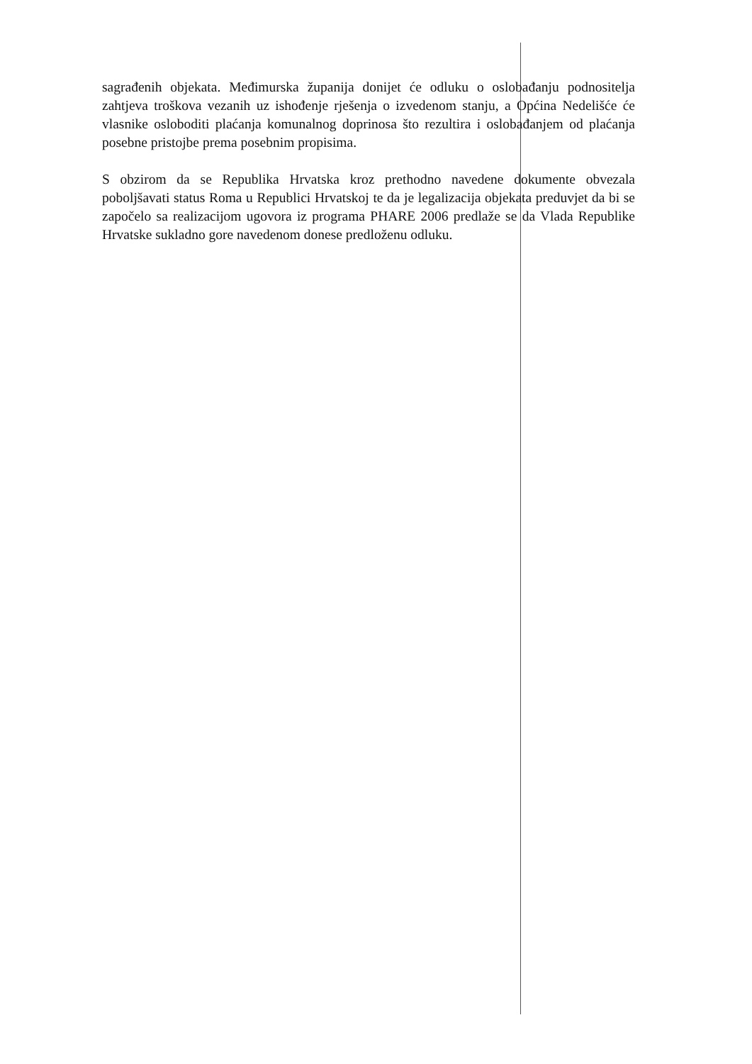sagrađenih objekata. Međimurska županija donijet će odluku o oslobađanju podnositelja zahtjeva troškova vezanih uz ishođenje rješenja o izvedenom stanju, a Općina Nedelišće će vlasnike osloboditi plaćanja komunalnog doprinosa što rezultira i oslobađanjem od plaćanja posebne pristojbe prema posebnim propisima.
S obzirom da se Republika Hrvatska kroz prethodno navedene dokumente obvezala poboljšavati status Roma u Republici Hrvatskoj te da je legalizacija objekata preduvjet da bi se započelo sa realizacijom ugovora iz programa PHARE 2006 predlaže se da Vlada Republike Hrvatske sukladno gore navedenom donese predloženu odluku.